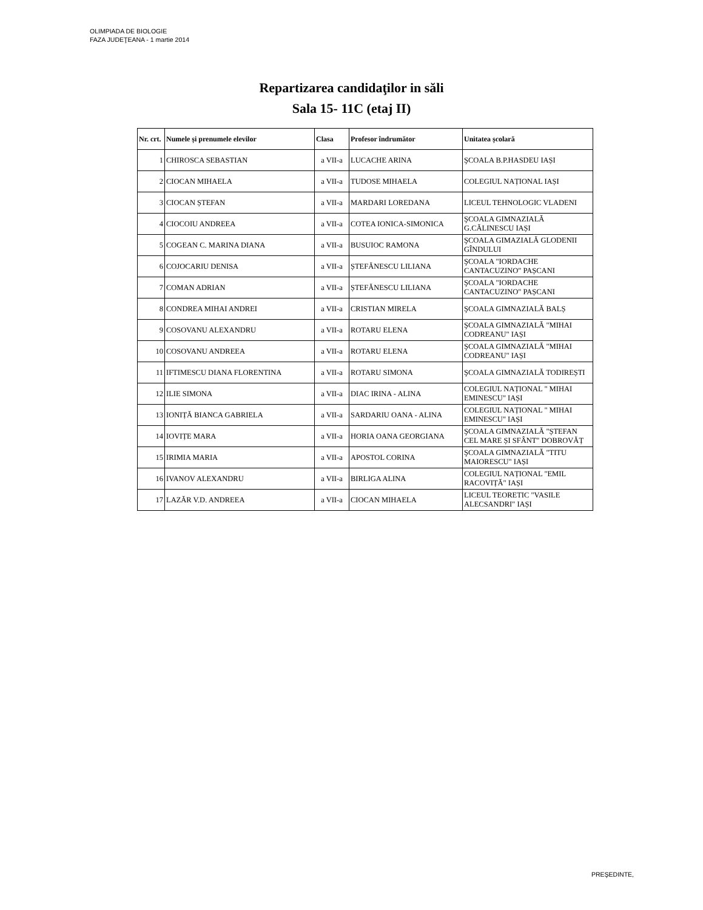OLIMPIADA DE BIOLOGIE
FAZA JUDEŢEANA - 1 martie 2014
Repartizarea candidaţilor in săli
Sala 15- 11C (etaj II)
| Nr. crt. | Numele și prenumele elevilor | Clasa | Profesor îndrumător | Unitatea școlară |
| --- | --- | --- | --- | --- |
| 1 | CHIROSCA SEBASTIAN | a VII-a | LUCACHE ARINA | ŞCOALA B.P.HASDEU IAȘI |
| 2 | CIOCAN MIHAELA | a VII-a | TUDOSE MIHAELA | COLEGIUL NAȚIONAL IAȘI |
| 3 | CIOCAN ȘTEFAN | a VII-a | MARDARI LOREDANA | LICEUL TEHNOLOGIC VLADENI |
| 4 | CIOCOIU ANDREEA | a VII-a | COTEA IONICA-SIMONICA | ŞCOALA GIMNAZIALĂ G.CĂLINESCU IAȘI |
| 5 | COGEAN C. MARINA DIANA | a VII-a | BUSUIOC RAMONA | ŞCOALA GIMAZIALĂ GLODENII GÎNDULUI |
| 6 | COJOCARIU DENISA | a VII-a | ȘTEFĂNESCU LILIANA | ŞCOALA "IORDACHE CANTACUZINO" PAȘCANI |
| 7 | COMAN ADRIAN | a VII-a | ȘTEFĂNESCU LILIANA | ŞCOALA "IORDACHE CANTACUZINO" PAȘCANI |
| 8 | CONDREA MIHAI ANDREI | a VII-a | CRISTIAN MIRELA | ŞCOALA GIMNAZIALĂ BALȘ |
| 9 | COSOVANU ALEXANDRU | a VII-a | ROTARU ELENA | ŞCOALA GIMNAZIALĂ "MIHAI CODREANU" IAȘI |
| 10 | COSOVANU ANDREEA | a VII-a | ROTARU ELENA | ŞCOALA GIMNAZIALĂ "MIHAI CODREANU" IAȘI |
| 11 | IFTIMESCU DIANA FLORENTINA | a VII-a | ROTARU SIMONA | ŞCOALA GIMNAZIALĂ TODIREȘTI |
| 12 | ILIE SIMONA | a VII-a | DIAC IRINA - ALINA | COLEGIUL NAȚIONAL " MIHAI EMINESCU" IAȘI |
| 13 | IONIȚĂ BIANCA GABRIELA | a VII-a | SARDARIU OANA - ALINA | COLEGIUL NAȚIONAL " MIHAI EMINESCU" IAȘI |
| 14 | IOVIȚE MARA | a VII-a | HORIA OANA GEORGIANA | ŞCOALA GIMNAZIALĂ "ȘTEFAN CEL MARE ȘI SFÂNT" DOBROVĂȚ |
| 15 | IRIMIA MARIA | a VII-a | APOSTOL CORINA | ŞCOALA GIMNAZIALĂ "TITU MAIORESCU" IAȘI |
| 16 | IVANOV ALEXANDRU | a VII-a | BIRLIGA ALINA | COLEGIUL NAȚIONAL "EMIL RACOVIȚĂ" IAȘI |
| 17 | LAZĂR V.D. ANDREEA | a VII-a | CIOCAN MIHAELA | LICEUL TEORETIC "VASILE ALECSANDRI" IAȘI |
PREŞEDINTE,